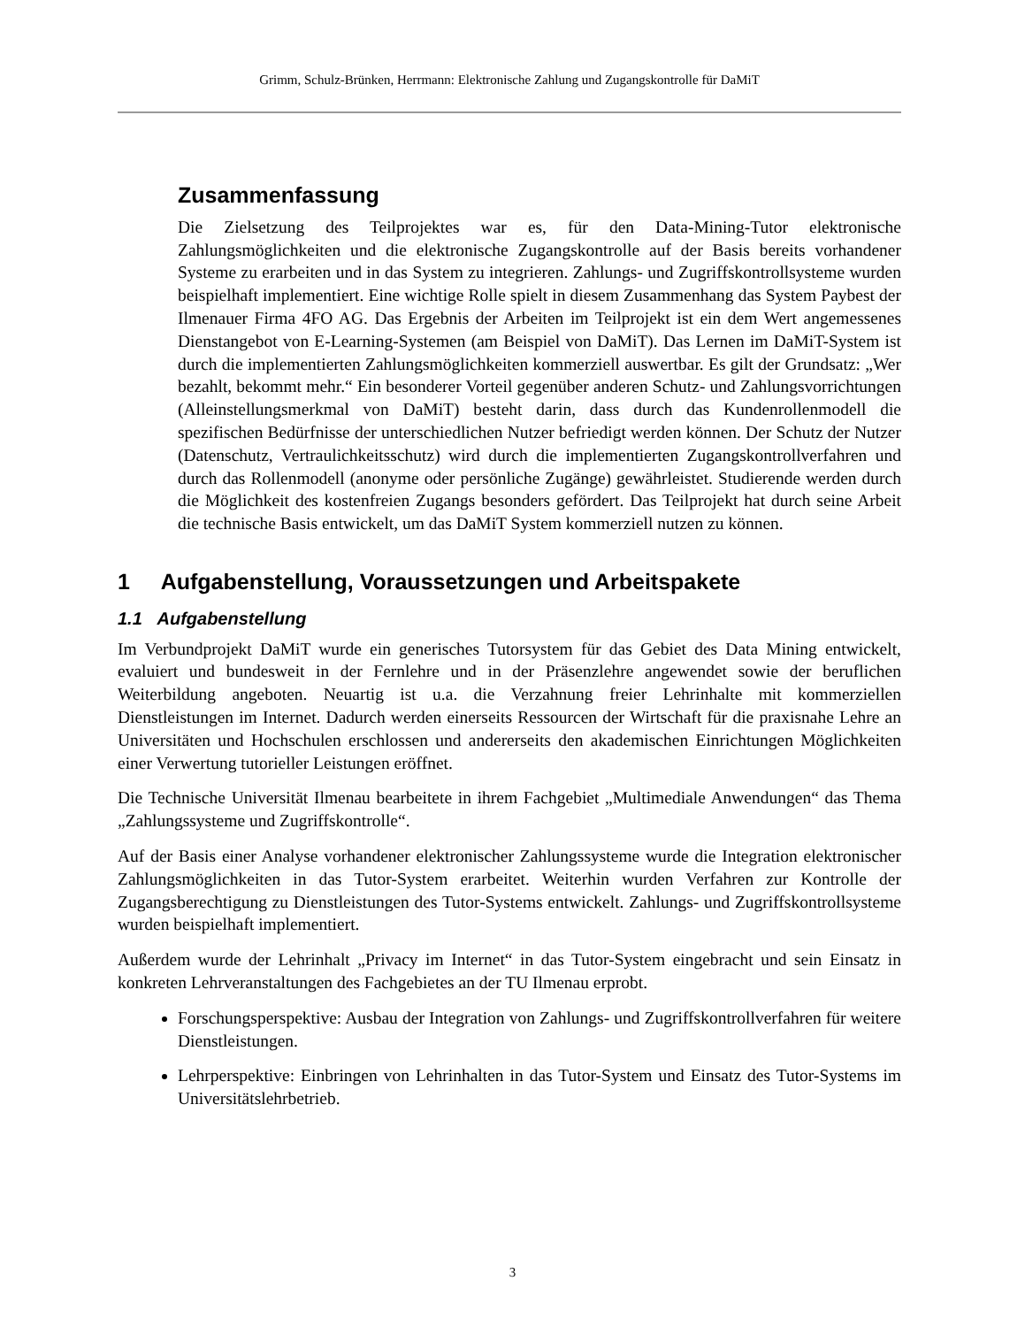Grimm, Schulz-Brünken, Herrmann: Elektronische Zahlung und Zugangskontrolle für DaMiT
Zusammenfassung
Die Zielsetzung des Teilprojektes war es, für den Data-Mining-Tutor elektronische Zahlungsmöglichkeiten und die elektronische Zugangskontrolle auf der Basis bereits vorhandener Systeme zu erarbeiten und in das System zu integrieren. Zahlungs- und Zugriffskontrollsysteme wurden beispielhaft implementiert. Eine wichtige Rolle spielt in diesem Zusammenhang das System Paybest der Ilmenauer Firma 4FO AG. Das Ergebnis der Arbeiten im Teilprojekt ist ein dem Wert angemessenes Dienstangebot von E-Learning-Systemen (am Beispiel von DaMiT). Das Lernen im DaMiT-System ist durch die implementierten Zahlungsmöglichkeiten kommerziell auswertbar. Es gilt der Grundsatz: „Wer bezahlt, bekommt mehr.“ Ein besonderer Vorteil gegenüber anderen Schutz- und Zahlungsvorrichtungen (Alleinstellungsmerkmal von DaMiT) besteht darin, dass durch das Kundenrollenmodell die spezifischen Bedürfnisse der unterschiedlichen Nutzer befriedigt werden können. Der Schutz der Nutzer (Datenschutz, Vertraulichkeitsschutz) wird durch die implementierten Zugangskontrollverfahren und durch das Rollenmodell (anonyme oder persönliche Zugänge) gewährleistet. Studierende werden durch die Möglichkeit des kostenfreien Zugangs besonders gefördert. Das Teilprojekt hat durch seine Arbeit die technische Basis entwickelt, um das DaMiT System kommerziell nutzen zu können.
1 Aufgabenstellung, Voraussetzungen und Arbeitspakete
1.1 Aufgabenstellung
Im Verbundprojekt DaMiT wurde ein generisches Tutorsystem für das Gebiet des Data Mining entwickelt, evaluiert und bundesweit in der Fernlehre und in der Präsenzlehre angewendet sowie der beruflichen Weiterbildung angeboten. Neuartig ist u.a. die Verzahnung freier Lehrinhalte mit kommerziellen Dienstleistungen im Internet. Dadurch werden einerseits Ressourcen der Wirtschaft für die praxisnahe Lehre an Universitäten und Hochschulen erschlossen und andererseits den akademischen Einrichtungen Möglichkeiten einer Verwertung tutorieller Leistungen eröffnet.
Die Technische Universität Ilmenau bearbeitete in ihrem Fachgebiet „Multimediale Anwendungen“ das Thema „Zahlungssysteme und Zugriffskontrolle“.
Auf der Basis einer Analyse vorhandener elektronischer Zahlungssysteme wurde die Integration elektronischer Zahlungsmöglichkeiten in das Tutor-System erarbeitet. Weiterhin wurden Verfahren zur Kontrolle der Zugangsberechtigung zu Dienstleistungen des Tutor-Systems entwickelt. Zahlungs- und Zugriffskontrollsysteme wurden beispielhaft implementiert.
Außerdem wurde der Lehrinhalt „Privacy im Internet“ in das Tutor-System eingebracht und sein Einsatz in konkreten Lehrveranstaltungen des Fachgebietes an der TU Ilmenau erprobt.
Forschungsperspektive: Ausbau der Integration von Zahlungs- und Zugriffskontrollverfahren für weitere Dienstleistungen.
Lehrperspektive: Einbringen von Lehrinhalten in das Tutor-System und Einsatz des Tutor-Systems im Universitätslehrbetrieb.
3